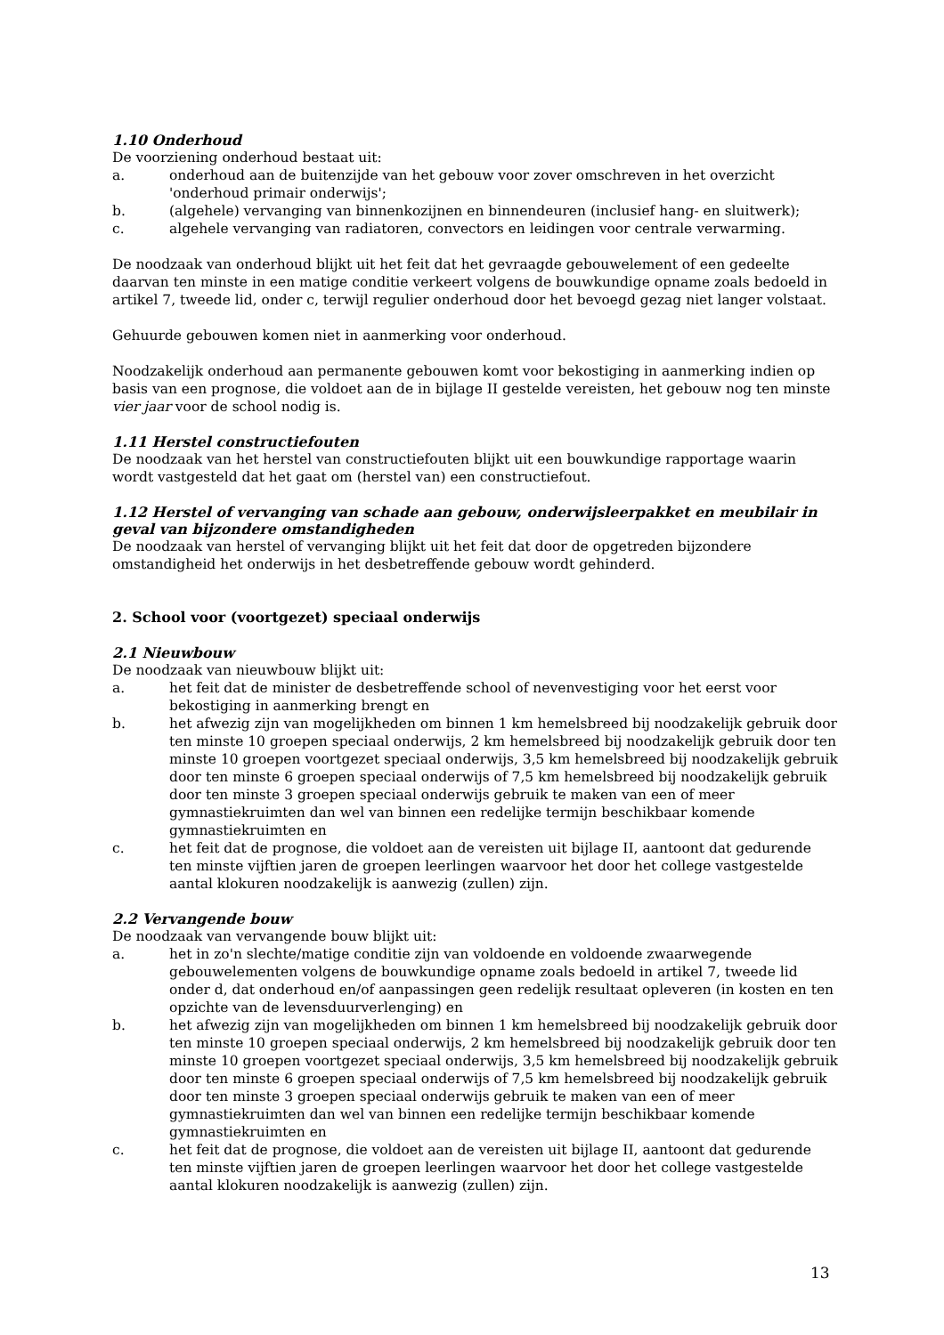1.10 Onderhoud
De voorziening onderhoud bestaat uit:
a. onderhoud aan de buitenzijde van het gebouw voor zover omschreven in het overzicht 'onderhoud primair onderwijs';
b. (algehele) vervanging van binnenkozijnen en binnendeuren (inclusief hang- en sluitwerk);
c. algehele vervanging van radiatoren, convectors en leidingen voor centrale verwarming.
De noodzaak van onderhoud blijkt uit het feit dat het gevraagde gebouwelement of een gedeelte daarvan ten minste in een matige conditie verkeert volgens de bouwkundige opname zoals bedoeld in artikel 7, tweede lid, onder c, terwijl regulier onderhoud door het bevoegd gezag niet langer volstaat.
Gehuurde gebouwen komen niet in aanmerking voor onderhoud.
Noodzakelijk onderhoud aan permanente gebouwen komt voor bekostiging in aanmerking indien op basis van een prognose, die voldoet aan de in bijlage II gestelde vereisten, het gebouw nog ten minste vier jaar voor de school nodig is.
1.11 Herstel constructiefouten
De noodzaak van het herstel van constructiefouten blijkt uit een bouwkundige rapportage waarin wordt vastgesteld dat het gaat om (herstel van) een constructiefout.
1.12 Herstel of vervanging van schade aan gebouw, onderwijsleerpakket en meubilair in geval van bijzondere omstandigheden
De noodzaak van herstel of vervanging blijkt uit het feit dat door de opgetreden bijzondere omstandigheid het onderwijs in het desbetreffende gebouw wordt gehinderd.
2. School voor (voortgezet) speciaal onderwijs
2.1 Nieuwbouw
De noodzaak van nieuwbouw blijkt uit:
a. het feit dat de minister de desbetreffende school of nevenvestiging voor het eerst voor bekostiging in aanmerking brengt en
b. het afwezig zijn van mogelijkheden om binnen 1 km hemelsbreed bij noodzakelijk gebruik door ten minste 10 groepen speciaal onderwijs, 2 km hemelsbreed bij noodzakelijk gebruik door ten minste 10 groepen voortgezet speciaal onderwijs, 3,5 km hemelsbreed bij noodzakelijk gebruik door ten minste 6 groepen speciaal onderwijs of 7,5 km hemelsbreed bij noodzakelijk gebruik door ten minste 3 groepen speciaal onderwijs gebruik te maken van een of meer gymnastiekruimten dan wel van binnen een redelijke termijn beschikbaar komende gymnastiekruimten en
c. het feit dat de prognose, die voldoet aan de vereisten uit bijlage II, aantoont dat gedurende ten minste vijftien jaren de groepen leerlingen waarvoor het door het college vastgestelde aantal klokuren noodzakelijk is aanwezig (zullen) zijn.
2.2 Vervangende bouw
De noodzaak van vervangende bouw blijkt uit:
a. het in zo'n slechte/matige conditie zijn van voldoende en voldoende zwaarwegende gebouwelementen volgens de bouwkundige opname zoals bedoeld in artikel 7, tweede lid onder d, dat onderhoud en/of aanpassingen geen redelijk resultaat opleveren (in kosten en ten opzichte van de levensduurverlenging) en
b. het afwezig zijn van mogelijkheden om binnen 1 km hemelsbreed bij noodzakelijk gebruik door ten minste 10 groepen speciaal onderwijs, 2 km hemelsbreed bij noodzakelijk gebruik door ten minste 10 groepen voortgezet speciaal onderwijs, 3,5 km hemelsbreed bij noodzakelijk gebruik door ten minste 6 groepen speciaal onderwijs of 7,5 km hemelsbreed bij noodzakelijk gebruik door ten minste 3 groepen speciaal onderwijs gebruik te maken van een of meer gymnastiekruimten dan wel van binnen een redelijke termijn beschikbaar komende gymnastiekruimten en
c. het feit dat de prognose, die voldoet aan de vereisten uit bijlage II, aantoont dat gedurende ten minste vijftien jaren de groepen leerlingen waarvoor het door het college vastgestelde aantal klokuren noodzakelijk is aanwezig (zullen) zijn.
13